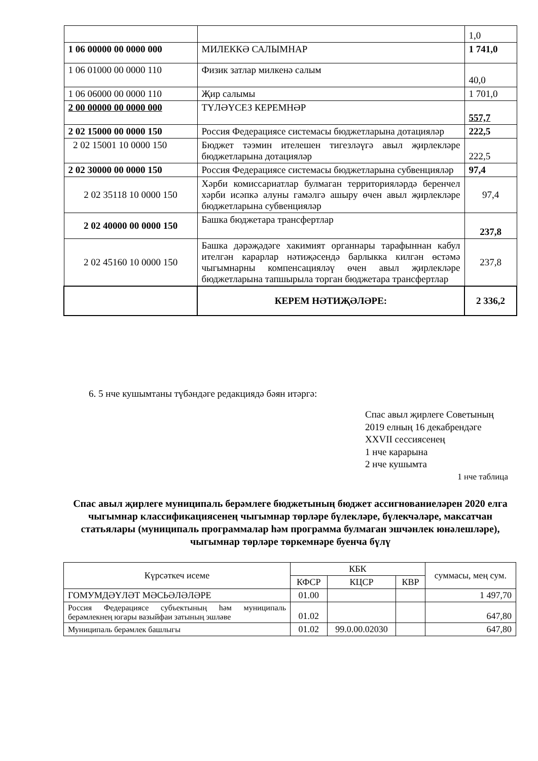| | | 1,0 |
| 1 06 00000 00 0000 000 | МИЛЕККӘ САЛЫМНАР | 1 741,0 |
| 1 06 01000 00 0000 110 | Физик затлар милкенә салым | 40,0 |
| 1 06 06000 00 0000 110 | Җир салымы | 1 701,0 |
| 2 00 00000 00 0000 000 | ТҮЛӘҮСЕЗ КЕРЕМНӘР | 557,7 |
| 2 02 15000 00 0000 150 | Россия Федерациясе системасы бюджетларына дотацияләр | 222,5 |
| 2 02 15001 10 0000 150 | Бюджет тәэмин ителешен тигезләүгә авыл җирлекләре бюджетларына дотацияләр | 222,5 |
| 2 02 30000 00 0000 150 | Россия Федерациясе системасы бюджетларына субвенцияләр | 97,4 |
| 2 02 35118 10 0000 150 | Хәрби комиссариатлар булмаган территорияләрдә беренчел хәрби исәпкә алуны гамәлгә ашыру өчен авыл җирлекләре бюджетларына субвенцияләр | 97,4 |
| 2 02 40000 00 0000 150 | Башка бюджетара трансфертлар | 237,8 |
| 2 02 45160 10 0000 150 | Башка дәрәҗәдәге хакимият органнары тарафыннан кабул ителгән карарлар нәтиҗәсендә барлыкка килгән өстәмә чыгымнарны компенсацияләү өчен авыл җирлекләре бюджетларына тапшырыла торган бюджетара трансфертлар | 237,8 |
| | КЕРЕМ НӘТИҖӘЛӘРЕ: | 2 336,2 |
6. 5 нче кушымтаны түбәндәге редакциядә бәян итәргә:
Спас авыл җирлеге Советының
2019 елның 16 декабрендәге
XXVII сессиясенең
1 нче карарына
2 нче кушымта
1 нче таблица
Спас авыл җирлеге муниципаль берәмлеге бюджетының бюджет ассигнованиеләрен 2020 елга чыгымнар классификациясенең чыгымнар төрләре бүлекләре, бүлекчәләре, максатчан статьялары (муниципаль программалар һәм программа булмаган эшчәнлек юнәлешләре), чыгымнар төрләре төркемнәре буенча бүлү
| Күрсәткеч исеме | КБК | | | суммасы, мең сум. |
| --- | --- | --- | --- | --- |
| | КФСР | КЦСР | КВР | |
| ГОМУМДӘҮЛӘТ МӘСЬӘЛӘЛӘРЕ | 01.00 | | | 1 497,70 |
| Россия Федерациясе субъектының һәм муниципаль берәмлекнең югары вазыйфаи затының эшләве | 01.02 | | | 647,80 |
| Муниципаль берәмлек башлыгы | 01.02 | 99.0.00.02030 | | 647,80 |